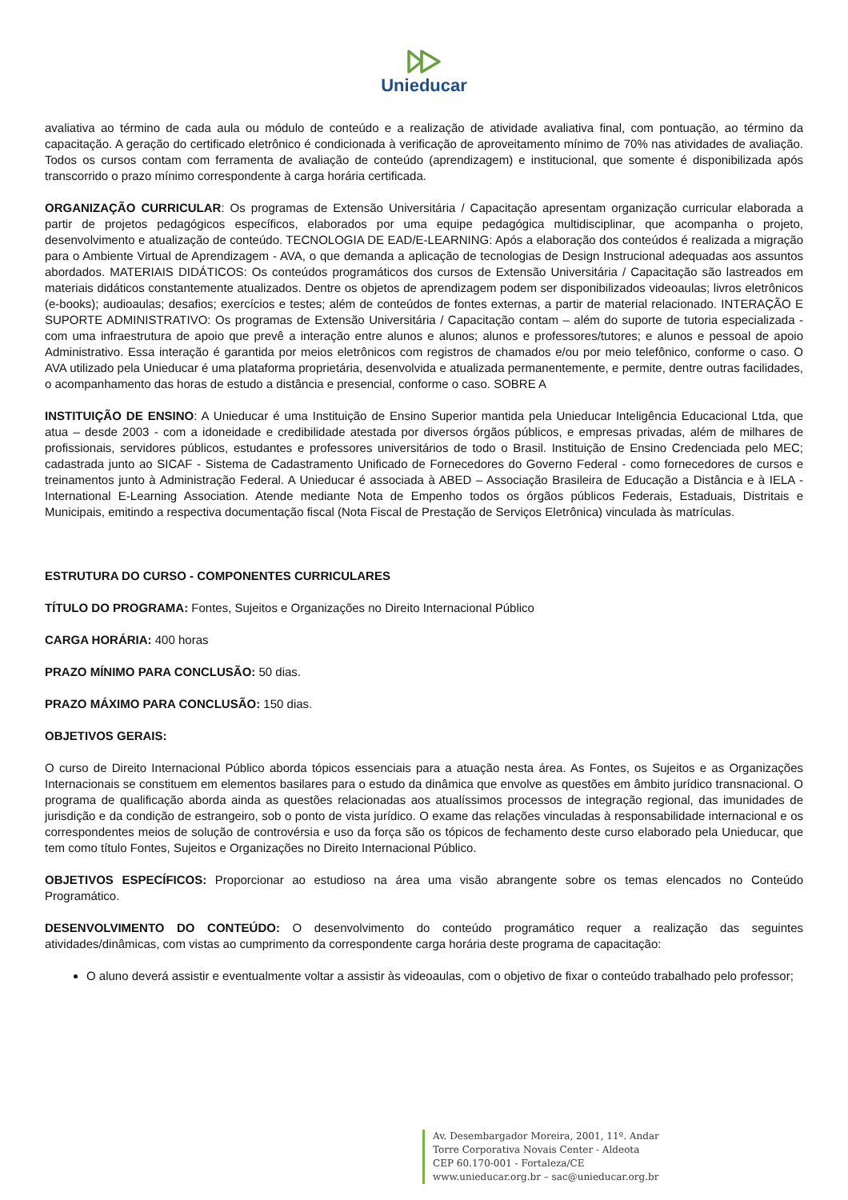Unieducar
avaliativa ao término de cada aula ou módulo de conteúdo e a realização de atividade avaliativa final, com pontuação, ao término da capacitação. A geração do certificado eletrônico é condicionada à verificação de aproveitamento mínimo de 70% nas atividades de avaliação. Todos os cursos contam com ferramenta de avaliação de conteúdo (aprendizagem) e institucional, que somente é disponibilizada após transcorrido o prazo mínimo correspondente à carga horária certificada.
ORGANIZAÇÃO CURRICULAR: Os programas de Extensão Universitária / Capacitação apresentam organização curricular elaborada a partir de projetos pedagógicos específicos, elaborados por uma equipe pedagógica multidisciplinar, que acompanha o projeto, desenvolvimento e atualização de conteúdo. TECNOLOGIA DE EAD/E-LEARNING: Após a elaboração dos conteúdos é realizada a migração para o Ambiente Virtual de Aprendizagem - AVA, o que demanda a aplicação de tecnologias de Design Instrucional adequadas aos assuntos abordados. MATERIAIS DIDÁTICOS: Os conteúdos programáticos dos cursos de Extensão Universitária / Capacitação são lastreados em materiais didáticos constantemente atualizados. Dentre os objetos de aprendizagem podem ser disponibilizados videoaulas; livros eletrônicos (e-books); audioaulas; desafios; exercícios e testes; além de conteúdos de fontes externas, a partir de material relacionado. INTERAÇÃO E SUPORTE ADMINISTRATIVO: Os programas de Extensão Universitária / Capacitação contam – além do suporte de tutoria especializada - com uma infraestrutura de apoio que prevê a interação entre alunos e alunos; alunos e professores/tutores; e alunos e pessoal de apoio Administrativo. Essa interação é garantida por meios eletrônicos com registros de chamados e/ou por meio telefônico, conforme o caso. O AVA utilizado pela Unieducar é uma plataforma proprietária, desenvolvida e atualizada permanentemente, e permite, dentre outras facilidades, o acompanhamento das horas de estudo a distância e presencial, conforme o caso. SOBRE A
INSTITUIÇÃO DE ENSINO: A Unieducar é uma Instituição de Ensino Superior mantida pela Unieducar Inteligência Educacional Ltda, que atua – desde 2003 - com a idoneidade e credibilidade atestada por diversos órgãos públicos, e empresas privadas, além de milhares de profissionais, servidores públicos, estudantes e professores universitários de todo o Brasil. Instituição de Ensino Credenciada pelo MEC; cadastrada junto ao SICAF - Sistema de Cadastramento Unificado de Fornecedores do Governo Federal - como fornecedores de cursos e treinamentos junto à Administração Federal. A Unieducar é associada à ABED – Associação Brasileira de Educação a Distância e à IELA - International E-Learning Association. Atende mediante Nota de Empenho todos os órgãos públicos Federais, Estaduais, Distritais e Municipais, emitindo a respectiva documentação fiscal (Nota Fiscal de Prestação de Serviços Eletrônica) vinculada às matrículas.
ESTRUTURA DO CURSO - COMPONENTES CURRICULARES
TÍTULO DO PROGRAMA: Fontes, Sujeitos e Organizações no Direito Internacional Público
CARGA HORÁRIA: 400 horas
PRAZO MÍNIMO PARA CONCLUSÃO: 50 dias.
PRAZO MÁXIMO PARA CONCLUSÃO: 150 dias.
OBJETIVOS GERAIS:
O curso de Direito Internacional Público aborda tópicos essenciais para a atuação nesta área. As Fontes, os Sujeitos e as Organizações Internacionais se constituem em elementos basilares para o estudo da dinâmica que envolve as questões em âmbito jurídico transnacional. O programa de qualificação aborda ainda as questões relacionadas aos atualíssimos processos de integração regional, das imunidades de jurisdição e da condição de estrangeiro, sob o ponto de vista jurídico. O exame das relações vinculadas à responsabilidade internacional e os correspondentes meios de solução de controvérsia e uso da força são os tópicos de fechamento deste curso elaborado pela Unieducar, que tem como título Fontes, Sujeitos e Organizações no Direito Internacional Público.
OBJETIVOS ESPECÍFICOS: Proporcionar ao estudioso na área uma visão abrangente sobre os temas elencados no Conteúdo Programático.
DESENVOLVIMENTO DO CONTEÚDO: O desenvolvimento do conteúdo programático requer a realização das seguintes atividades/dinâmicas, com vistas ao cumprimento da correspondente carga horária deste programa de capacitação:
O aluno deverá assistir e eventualmente voltar a assistir às videoaulas, com o objetivo de fixar o conteúdo trabalhado pelo professor;
Av. Desembargador Moreira, 2001, 11º. Andar
Torre Corporativa Novais Center - Aldeota
CEP 60.170-001 - Fortaleza/CE
www.unieducar.org.br – sac@unieducar.org.br